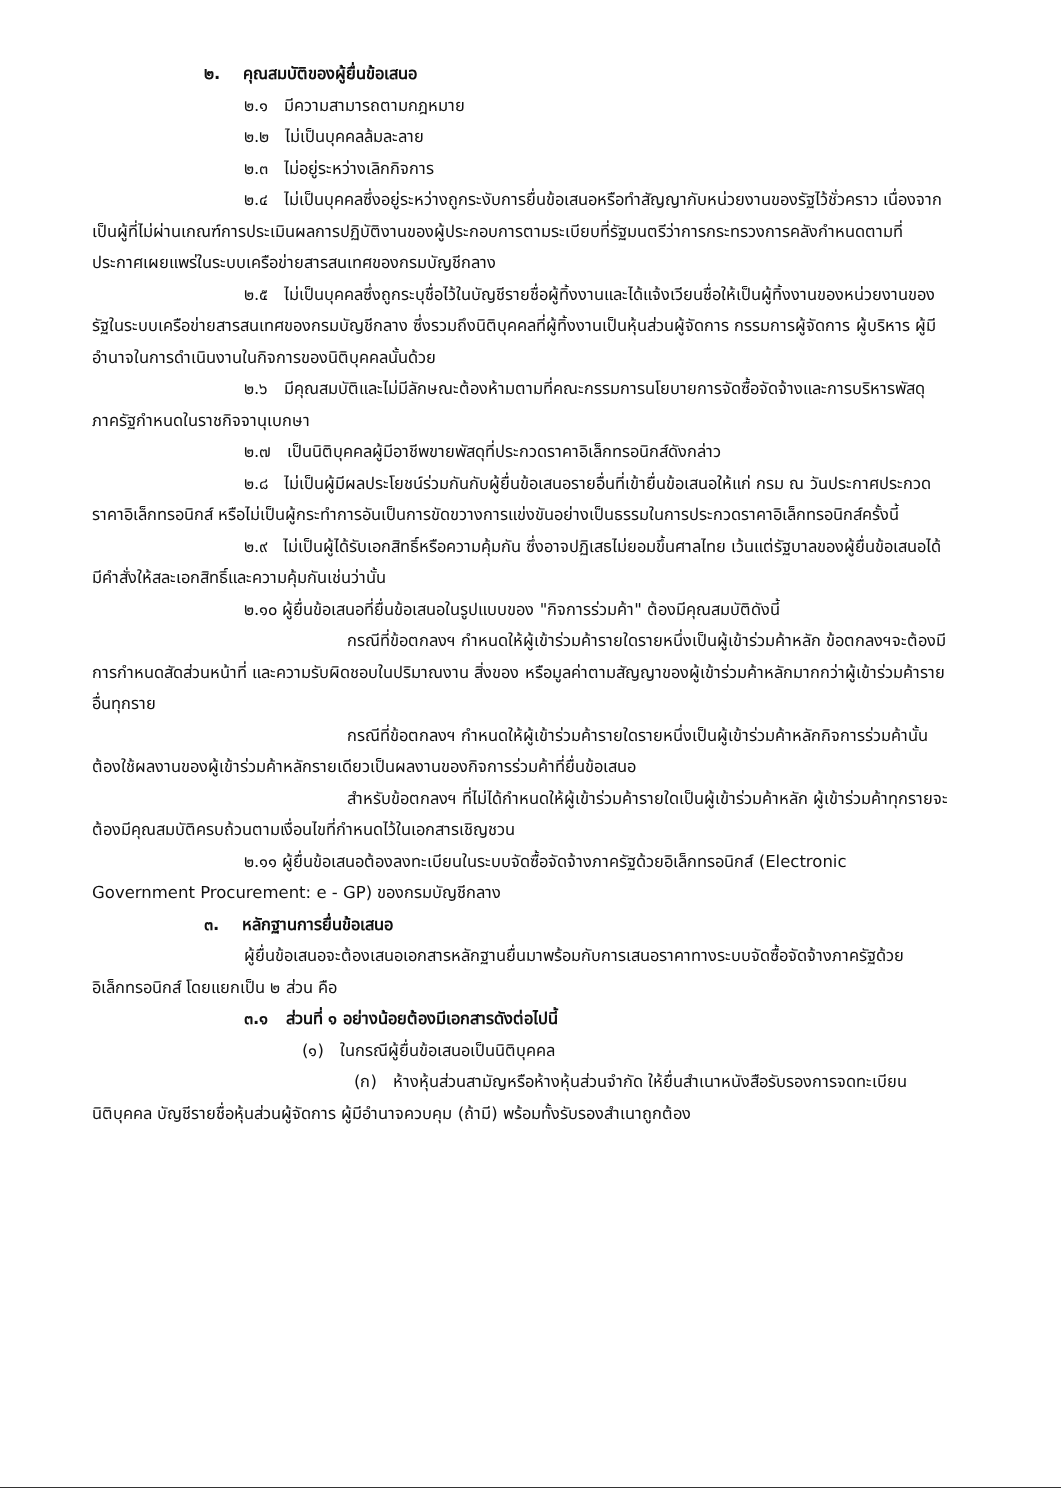๒. คุณสมบัติของผู้ยื่นข้อเสนอ
๒.๑ มีความสามารถตามกฎหมาย
๒.๒ ไม่เป็นบุคคลล้มละลาย
๒.๓ ไม่อยู่ระหว่างเลิกกิจการ
๒.๔ ไม่เป็นบุคคลซึ่งอยู่ระหว่างถูกระงับการยื่นข้อเสนอหรือทำสัญญากับหน่วยงานของรัฐไว้ชั่วคราว เนื่องจากเป็นผู้ที่ไม่ผ่านเกณฑ์การประเมินผลการปฏิบัติงานของผู้ประกอบการตามระเบียบที่รัฐมนตรีว่าการกระทรวงการคลังกำหนดตามที่ประกาศเผยแพร่ในระบบเครือข่ายสารสนเทศของกรมบัญชีกลาง
๒.๕ ไม่เป็นบุคคลซึ่งถูกระบุชื่อไว้ในบัญชีรายชื่อผู้ทิ้งงานและได้แจ้งเวียนชื่อให้เป็นผู้ทิ้งงานของหน่วยงานของรัฐในระบบเครือข่ายสารสนเทศของกรมบัญชีกลาง ซึ่งรวมถึงนิติบุคคลที่ผู้ทิ้งงานเป็นหุ้นส่วนผู้จัดการ กรรมการผู้จัดการ ผู้บริหาร ผู้มีอำนาจในการดำเนินงานในกิจการของนิติบุคคลนั้นด้วย
๒.๖ มีคุณสมบัติและไม่มีลักษณะต้องห้ามตามที่คณะกรรมการนโยบายการจัดซื้อจัดจ้างและการบริหารพัสดุภาครัฐกำหนดในราชกิจจานุเบกษา
๒.๗ เป็นนิติบุคคลผู้มีอาชีพขายพัสดุที่ประกวดราคาอิเล็กทรอนิกส์ดังกล่าว
๒.๘ ไม่เป็นผู้มีผลประโยชน์ร่วมกันกับผู้ยื่นข้อเสนอรายอื่นที่เข้ายื่นข้อเสนอให้แก่ กรม ณ วันประกาศประกวดราคาอิเล็กทรอนิกส์ หรือไม่เป็นผู้กระทำการอันเป็นการขัดขวางการแข่งขันอย่างเป็นธรรมในการประกวดราคาอิเล็กทรอนิกส์ครั้งนี้
๒.๙ ไม่เป็นผู้ได้รับเอกสิทธิ์หรือความคุ้มกัน ซึ่งอาจปฏิเสธไม่ยอมขึ้นศาลไทย เว้นแต่รัฐบาลของผู้ยื่นข้อเสนอได้มีคำสั่งให้สละเอกสิทธิ์และความคุ้มกันเช่นว่านั้น
๒.๑๐ ผู้ยื่นข้อเสนอที่ยื่นข้อเสนอในรูปแบบของ "กิจการร่วมค้า" ต้องมีคุณสมบัติดังนี้
กรณีที่ข้อตกลงฯ กำหนดให้ผู้เข้าร่วมค้ารายใดรายหนึ่งเป็นผู้เข้าร่วมค้าหลัก ข้อตกลงฯจะต้องมีการกำหนดสัดส่วนหน้าที่ และความรับผิดชอบในปริมาณงาน สิ่งของ หรือมูลค่าตามสัญญาของผู้เข้าร่วมค้าหลักมากกว่าผู้เข้าร่วมค้ารายอื่นทุกราย
กรณีที่ข้อตกลงฯ กำหนดให้ผู้เข้าร่วมค้ารายใดรายหนึ่งเป็นผู้เข้าร่วมค้าหลักกิจการร่วมค้านั้นต้องใช้ผลงานของผู้เข้าร่วมค้าหลักรายเดียวเป็นผลงานของกิจการร่วมค้าที่ยื่นข้อเสนอ
สำหรับข้อตกลงฯ ที่ไม่ได้กำหนดให้ผู้เข้าร่วมค้ารายใดเป็นผู้เข้าร่วมค้าหลัก ผู้เข้าร่วมค้าทุกรายจะต้องมีคุณสมบัติครบถ้วนตามเงื่อนไขที่กำหนดไว้ในเอกสารเชิญชวน
๒.๑๑ ผู้ยื่นข้อเสนอต้องลงทะเบียนในระบบจัดซื้อจัดจ้างภาครัฐด้วยอิเล็กทรอนิกส์ (Electronic Government Procurement: e - GP) ของกรมบัญชีกลาง
๓. หลักฐานการยื่นข้อเสนอ
ผู้ยื่นข้อเสนอจะต้องเสนอเอกสารหลักฐานยื่นมาพร้อมกับการเสนอราคาทางระบบจัดซื้อจัดจ้างภาครัฐด้วยอิเล็กทรอนิกส์ โดยแยกเป็น ๒ ส่วน คือ
๓.๑ ส่วนที่ ๑ อย่างน้อยต้องมีเอกสารดังต่อไปนี้
(๑) ในกรณีผู้ยื่นข้อเสนอเป็นนิติบุคคล
(ก) ห้างหุ้นส่วนสามัญหรือห้างหุ้นส่วนจำกัด ให้ยื่นสำเนาหนังสือรับรองการจดทะเบียนนิติบุคคล บัญชีรายชื่อหุ้นส่วนผู้จัดการ ผู้มีอำนาจควบคุม (ถ้ามี) พร้อมทั้งรับรองสำเนาถูกต้อง